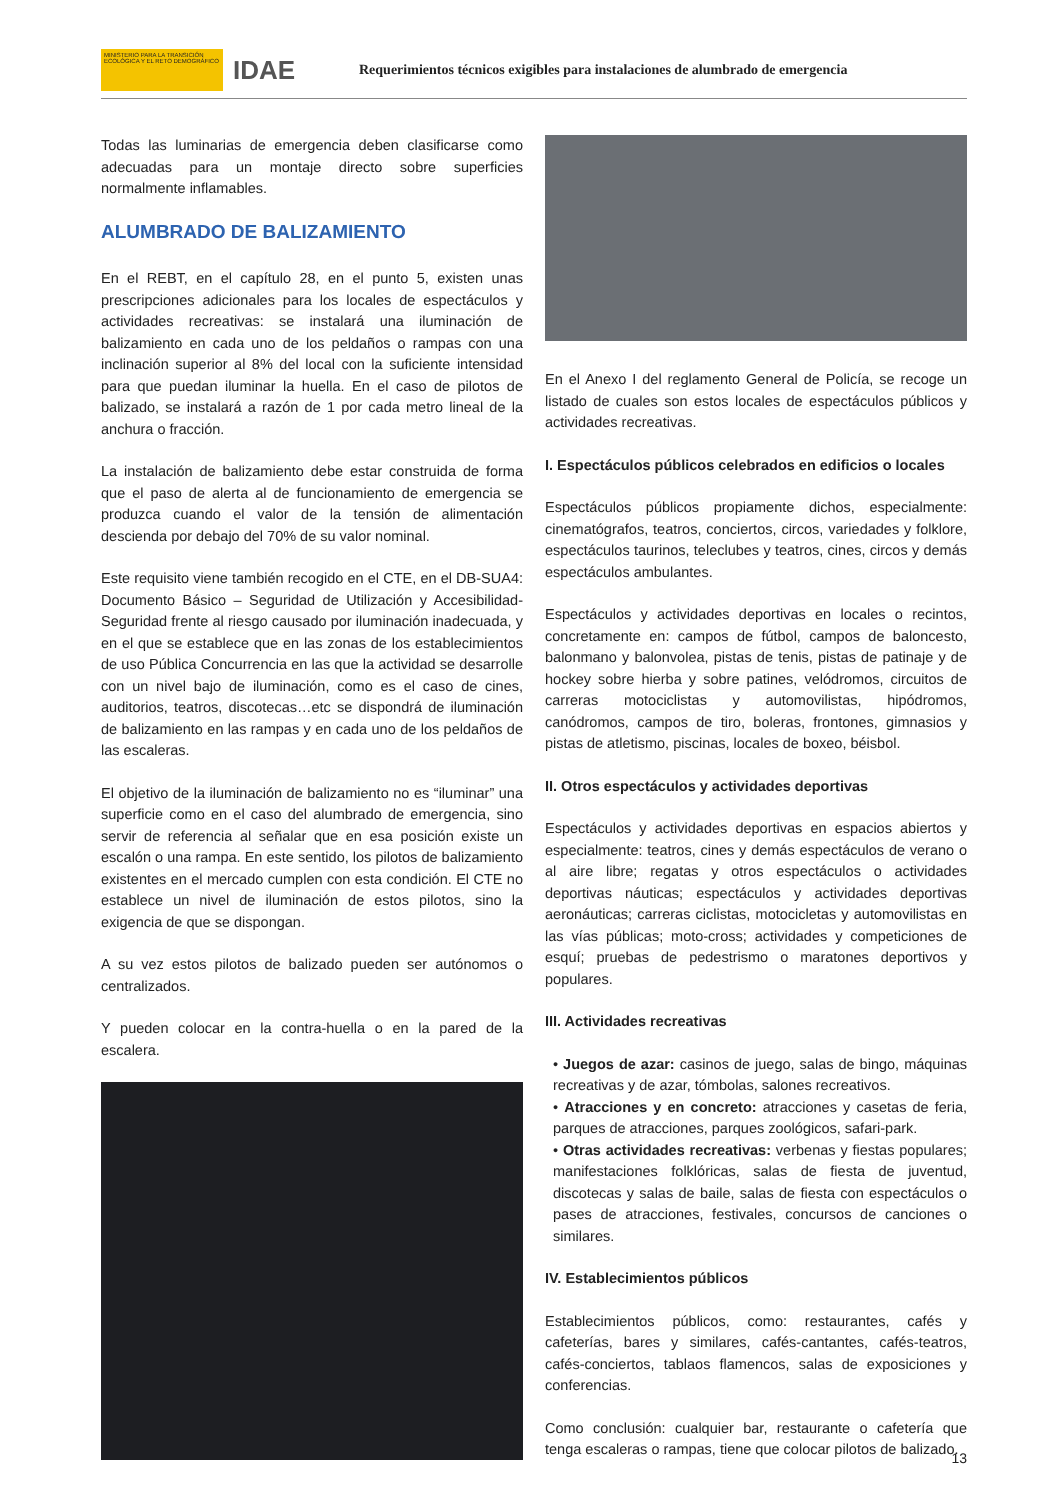MINISTERIO PARA LA TRANSICIÓN ECOLÓGICA Y EL RETO DEMOGRÁFICO
IDAE
Requerimientos técnicos exigibles para instalaciones de alumbrado de emergencia
Todas las luminarias de emergencia deben clasificarse como adecuadas para un montaje directo sobre superficies normalmente inflamables.
ALUMBRADO DE BALIZAMIENTO
En el REBT, en el capítulo 28, en el punto 5, existen unas prescripciones adicionales para los locales de espectáculos y actividades recreativas: se instalará una iluminación de balizamiento en cada uno de los peldaños o rampas con una inclinación superior al 8% del local con la suficiente intensidad para que puedan iluminar la huella. En el caso de pilotos de balizado, se instalará a razón de 1 por cada metro lineal de la anchura o fracción.
La instalación de balizamiento debe estar construida de forma que el paso de alerta al de funcionamiento de emergencia se produzca cuando el valor de la tensión de alimentación descienda por debajo del 70% de su valor nominal.
Este requisito viene también recogido en el CTE, en el DB-SUA4: Documento Básico – Seguridad de Utilización y Accesibilidad- Seguridad frente al riesgo causado por iluminación inadecuada, y en el que se establece que en las zonas de los establecimientos de uso Pública Concurrencia en las que la actividad se desarrolle con un nivel bajo de iluminación, como es el caso de cines, auditorios, teatros, discotecas…etc se dispondrá de iluminación de balizamiento en las rampas y en cada uno de los peldaños de las escaleras.
El objetivo de la iluminación de balizamiento no es “iluminar” una superficie como en el caso del alumbrado de emergencia, sino servir de referencia al señalar que en esa posición existe un escalón o una rampa. En este sentido, los pilotos de balizamiento existentes en el mercado cumplen con esta condición. El CTE no establece un nivel de iluminación de estos pilotos, sino la exigencia de que se dispongan.
A su vez estos pilotos de balizado pueden ser autónomos o centralizados.
Y pueden colocar en la contra-huella o en la pared de la escalera.
En el Anexo I del reglamento General de Policía, se recoge un listado de cuales son estos locales de espectáculos públicos y actividades recreativas.
I. Espectáculos públicos celebrados en edificios o locales
Espectáculos públicos propiamente dichos, especialmente: cinematógrafos, teatros, conciertos, circos, variedades y folklore, espectáculos taurinos, teleclubes y teatros, cines, circos y demás espectáculos ambulantes.
Espectáculos y actividades deportivas en locales o recintos, concretamente en: campos de fútbol, campos de baloncesto, balonmano y balonvolea, pistas de tenis, pistas de patinaje y de hockey sobre hierba y sobre patines, velódromos, circuitos de carreras motociclistas y automovilistas, hipódromos, canódromos, campos de tiro, boleras, frontones, gimnasios y pistas de atletismo, piscinas, locales de boxeo, béisbol.
II. Otros espectáculos y actividades deportivas
Espectáculos y actividades deportivas en espacios abiertos y especialmente: teatros, cines y demás espectáculos de verano o al aire libre; regatas y otros espectáculos o actividades deportivas náuticas; espectáculos y actividades deportivas aeronáuticas; carreras ciclistas, motocicletas y automovilistas en las vías públicas; moto-cross; actividades y competiciones de esquí; pruebas de pedestrismo o maratones deportivos y populares.
III. Actividades recreativas
• Juegos de azar: casinos de juego, salas de bingo, máquinas recreativas y de azar, tómbolas, salones recreativos.
• Atracciones y en concreto: atracciones y casetas de feria, parques de atracciones, parques zoológicos, safari-park.
• Otras actividades recreativas: verbenas y fiestas populares; manifestaciones folklóricas, salas de fiesta de juventud, discotecas y salas de baile, salas de fiesta con espectáculos o pases de atracciones, festivales, concursos de canciones o similares.
IV. Establecimientos públicos
Establecimientos públicos, como: restaurantes, cafés y cafeterías, bares y similares, cafés-cantantes, cafés-teatros, cafés-conciertos, tablaos flamencos, salas de exposiciones y conferencias.
Como conclusión: cualquier bar, restaurante o cafetería que tenga escaleras o rampas, tiene que colocar pilotos de balizado.
13